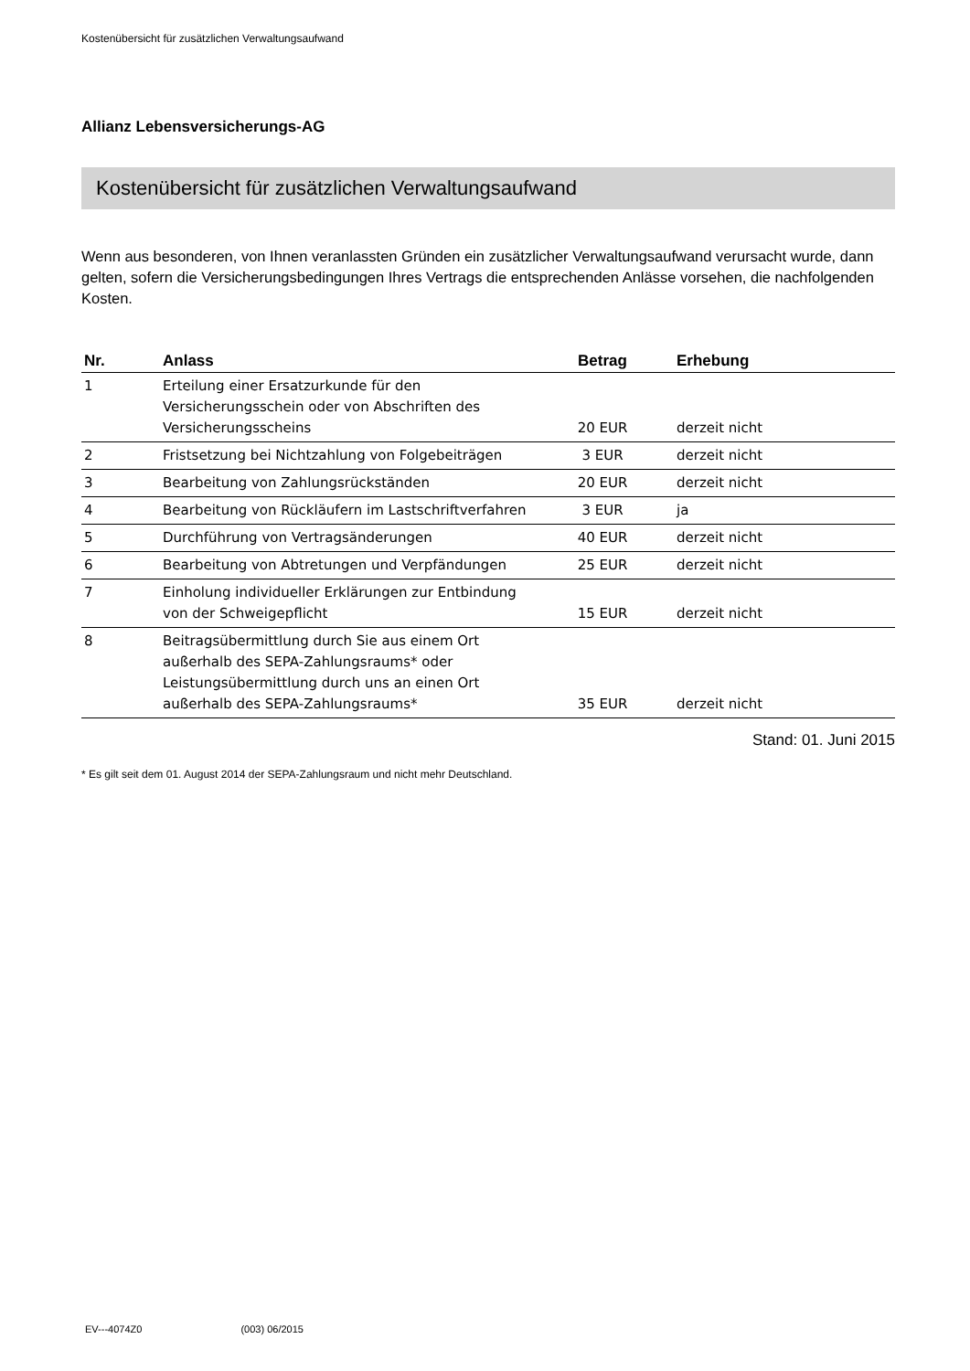Kostenübersicht für zusätzlichen Verwaltungsaufwand
Allianz Lebensversicherungs-AG
Kostenübersicht für zusätzlichen Verwaltungsaufwand
Wenn aus besonderen, von Ihnen veranlassten Gründen ein zusätzlicher Verwaltungsaufwand verursacht wurde, dann gelten, sofern die Versicherungsbedingungen Ihres Vertrags die entsprechenden Anlässe vorsehen, die nachfolgenden Kosten.
| Nr. | Anlass | Betrag | Erhebung |
| --- | --- | --- | --- |
| 1 | Erteilung einer Ersatzurkunde für den Versicherungsschein oder von Abschriften des Versicherungsscheins | 20 EUR | derzeit nicht |
| 2 | Fristsetzung bei Nichtzahlung von Folgebeiträgen | 3 EUR | derzeit nicht |
| 3 | Bearbeitung von Zahlungsrückständen | 20 EUR | derzeit nicht |
| 4 | Bearbeitung von Rückläufern im Lastschriftverfahren | 3 EUR | ja |
| 5 | Durchführung von Vertragsänderungen | 40 EUR | derzeit nicht |
| 6 | Bearbeitung von Abtretungen und Verpfändungen | 25 EUR | derzeit nicht |
| 7 | Einholung individueller Erklärungen zur Entbindung von der Schweigepflicht | 15 EUR | derzeit nicht |
| 8 | Beitragsübermittlung durch Sie aus einem Ort außerhalb des SEPA-Zahlungsraums* oder Leistungsübermittlung durch uns an einen Ort außerhalb des SEPA-Zahlungsraums* | 35 EUR | derzeit nicht |
Stand: 01. Juni 2015
* Es gilt seit dem 01. August 2014 der SEPA-Zahlungsraum und nicht mehr Deutschland.
EV---4074Z0 (003) 06/2015